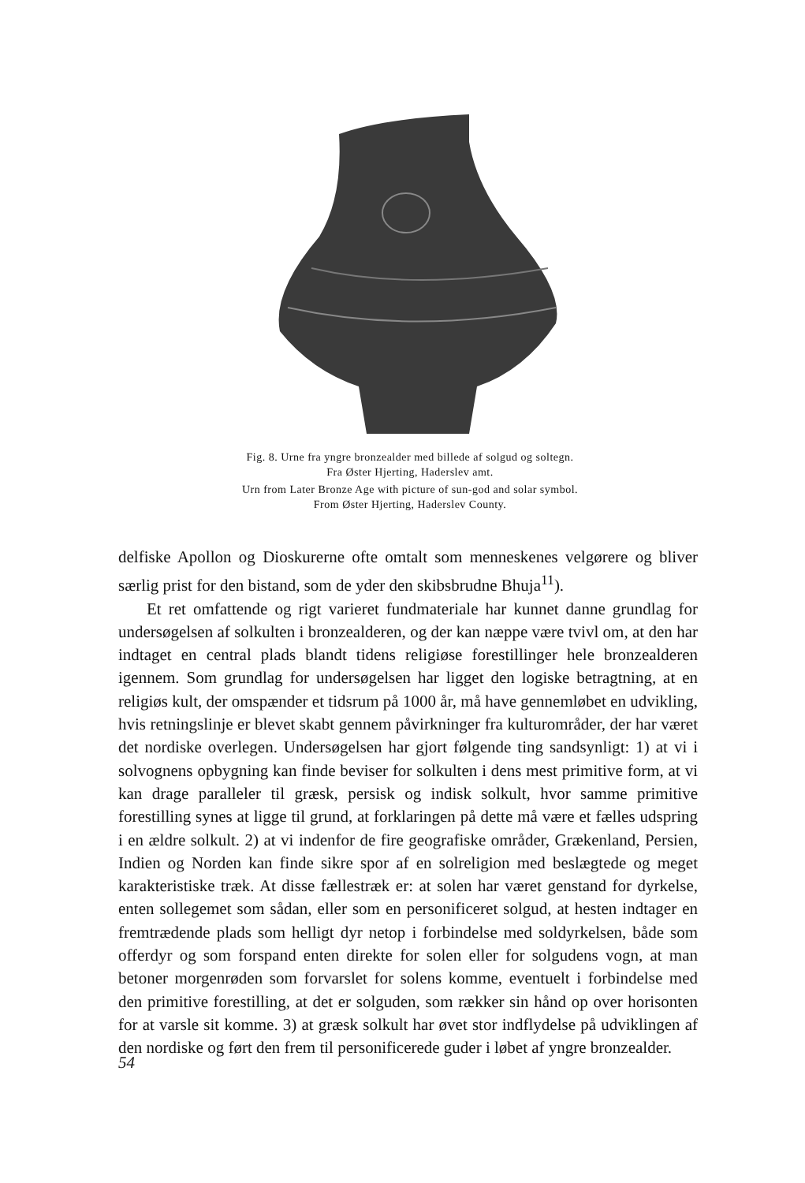Fig. 8. Urne fra yngre bronzealder med billede af solgud og soltegn.
Fra Øster Hjerting, Haderslev amt.
Urn from Later Bronze Age with picture of sun-god and solar symbol.
From Øster Hjerting, Haderslev County.
delfiske Apollon og Dioskurerne ofte omtalt som menneskenes velgørere og bliver særlig prist for den bistand, som de yder den skibsbrudne Bhuja<sup>11</sup>).
Et ret omfattende og rigt varieret fundmateriale har kunnet danne grundlag for undersøgelsen af solkulten i bronzealderen, og der kan næppe være tvivl om, at den har indtaget en central plads blandt tidens religiøse forestillinger hele bronzealderen igennem. Som grundlag for undersøgelsen har ligget den logiske betragtning, at en religiøs kult, der omspænder et tidsrum på 1000 år, må have gennemløbet en udvikling, hvis retningslinje er blevet skabt gennem påvirkninger fra kulturområder, der har været det nordiske overlegen. Undersøgelsen har gjort følgende ting sandsynligt: 1) at vi i solvognens opbygning kan finde beviser for solkulten i dens mest primitive form, at vi kan drage paralleler til græsk, persisk og indisk solkult, hvor samme primitive forestilling synes at ligge til grund, at forklaringen på dette må være et fælles udspring i en ældre solkult. 2) at vi indenfor de fire geografiske områder, Grækenland, Persien, Indien og Norden kan finde sikre spor af en solreligion med beslægtede og meget karakteristiske træk. At disse fællestræk er: at solen har været genstand for dyrkelse, enten sollegemet som sådan, eller som en personificeret solgud, at hesten indtager en fremtrædende plads som helligt dyr netop i forbindelse med soldyrkelsen, både som offerdyr og som forspand enten direkte for solen eller for solgudens vogn, at man betoner morgenrøden som forvarslet for solens komme, eventuelt i forbindelse med den primitive forestilling, at det er solguden, som rækker sin hånd op over horisonten for at varsle sit komme. 3) at græsk solkult har øvet stor indflydelse på udviklingen af den nordiske og ført den frem til personificerede guder i løbet af yngre bronzealder.
54